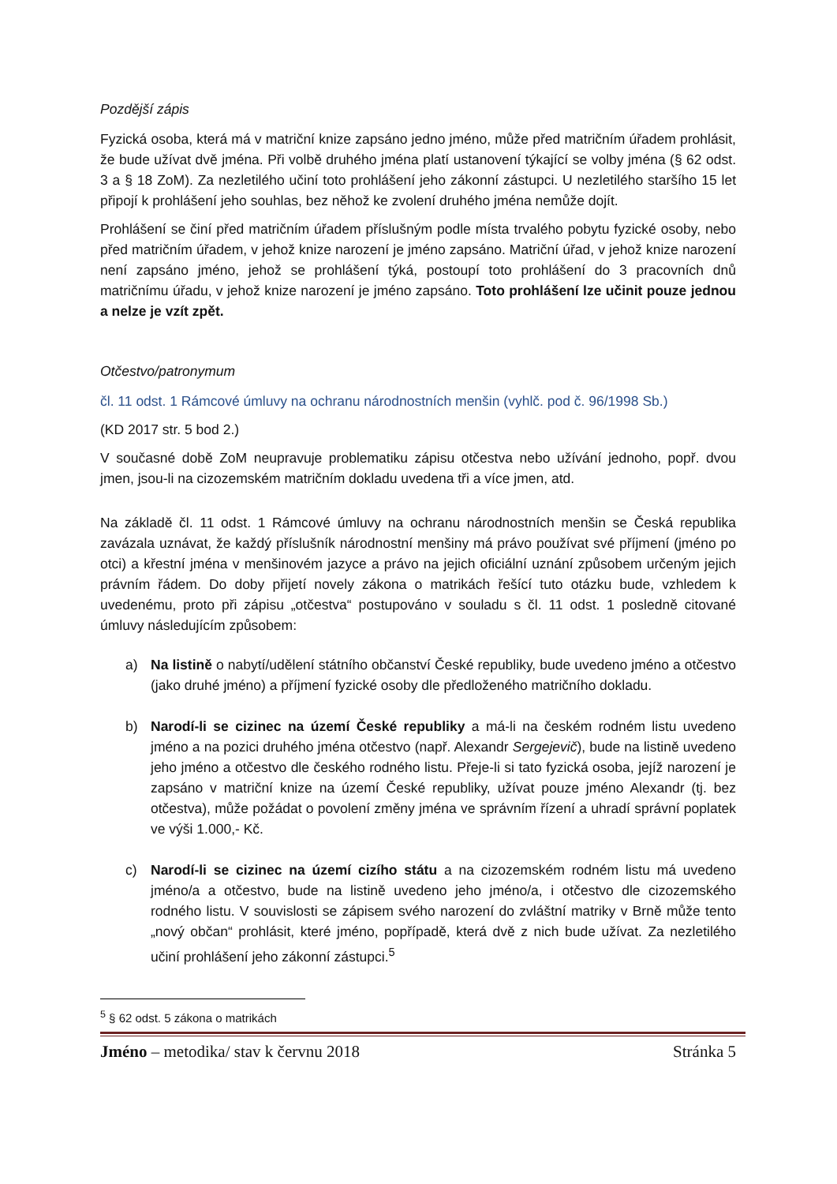Pozdější zápis
Fyzická osoba, která má v matriční knize zapsáno jedno jméno, může před matričním úřadem prohlásit, že bude užívat dvě jména. Při volbě druhého jména platí ustanovení týkající se volby jména (§ 62 odst. 3 a § 18 ZoM). Za nezletilého učiní toto prohlášení jeho zákonní zástupci. U nezletilého staršího 15 let připojí k prohlášení jeho souhlas, bez něhož ke zvolení druhého jména nemůže dojít.
Prohlášení se činí před matričním úřadem příslušným podle místa trvalého pobytu fyzické osoby, nebo před matričním úřadem, v jehož knize narození je jméno zapsáno. Matriční úřad, v jehož knize narození není zapsáno jméno, jehož se prohlášení týká, postoupí toto prohlášení do 3 pracovních dnů matričnímu úřadu, v jehož knize narození je jméno zapsáno. Toto prohlášení lze učinit pouze jednou a nelze je vzít zpět.
Otčestvo/patronymum
čl. 11 odst. 1 Rámcové úmluvy na ochranu národnostních menšin (vyhlč. pod č. 96/1998 Sb.)
(KD 2017 str. 5 bod 2.)
V současné době ZoM neupravuje problematiku zápisu otčestva nebo užívání jednoho, popř. dvou jmen, jsou-li na cizozemském matričním dokladu uvedena tři a více jmen, atd.
Na základě čl. 11 odst. 1 Rámcové úmluvy na ochranu národnostních menšin se Česká republika zavázala uznávat, že každý příslušník národnostní menšiny má právo používat své příjmení (jméno po otci) a křestní jména v menšinovém jazyce a právo na jejich oficiální uznání způsobem určeným jejich právním řádem. Do doby přijetí novely zákona o matrikách řešící tuto otázku bude, vzhledem k uvedenému, proto při zápisu „otčestva“ postupováno v souladu s čl. 11 odst. 1 posledně citované úmluvy následujícím způsobem:
a) Na listině o nabytí/udělení státního občanství České republiky, bude uvedeno jméno a otčestvo (jako druhé jméno) a příjmení fyzické osoby dle předloženého matričního dokladu.
b) Narodí-li se cizinec na území České republiky a má-li na českém rodném listu uvedeno jméno a na pozici druhého jména otčestvo (např. Alexandr Sergejevič), bude na listině uvedeno jeho jméno a otčestvo dle českého rodného listu. Přeje-li si tato fyzická osoba, jejíž narození je zapsáno v matriční knize na území České republiky, užívat pouze jméno Alexandr (tj. bez otčestva), může požádat o povolení změny jména ve správním řízení a uhradí správní poplatek ve výši 1.000,- Kč.
c) Narodí-li se cizinec na území cizího státu a na cizozemském rodném listu má uvedeno jméno/a a otčestvo, bude na listině uvedeno jeho jméno/a, i otčestvo dle cizozemského rodného listu. V souvislosti se zápisem svého narození do zvláštní matriky v Brně může tento „nový občan“ prohlásit, které jméno, popřípadě, která dvě z nich bude užívat. Za nezletilého učiní prohlášení jeho zákonní zástupci.<sup>5</sup>
<sup>5</sup> § 62 odst. 5 zákona o matrikách
Jméno – metodika/ stav k červnu 2018 Stránka 5